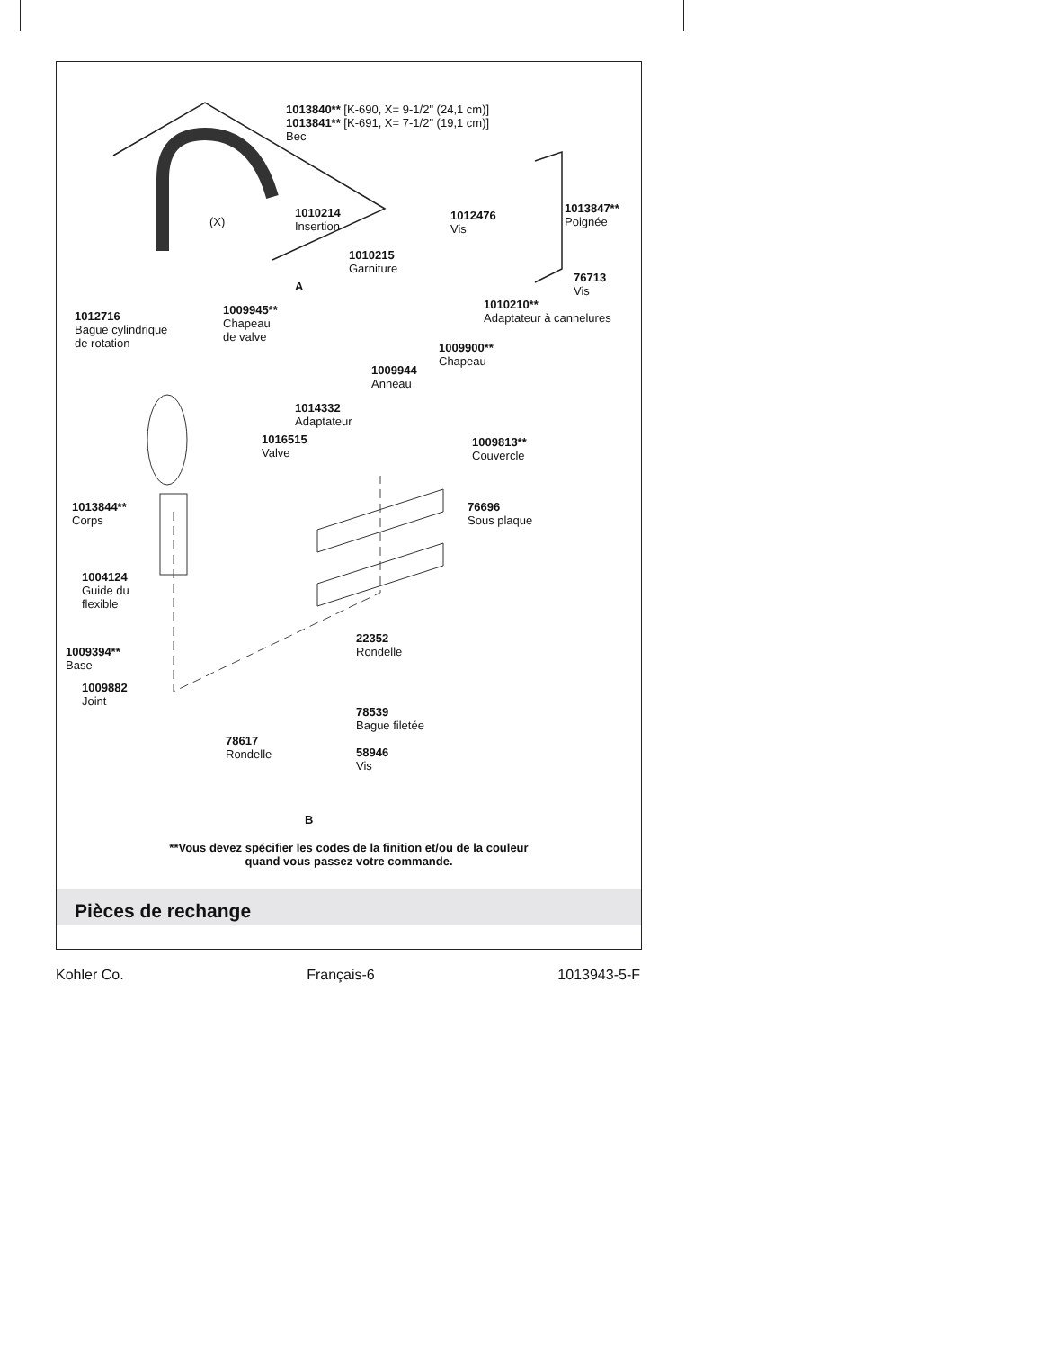1013840** [K-690, X= 9-1/2" (24,1 cm)]
1013841** [K-691, X= 7-1/2" (19,1 cm)]
Bec
(X)
1010214
Insertion
1012476
Vis
1013847**
Poignée
1010215
Garniture
A
76713
Vis
1010210**
Adaptateur à cannelures
1012716
Bague cylindrique
de rotation
1009945**
Chapeau
de valve
1009900**
Chapeau
1009944
Anneau
1014332
Adaptateur
1016515
Valve
1009813**
Couvercle
1013844**
Corps
76696
Sous plaque
1004124
Guide du
flexible
1009394**
Base
22352
Rondelle
1009882
Joint
78539
Bague filetée
78617
Rondelle
58946
Vis
B
**Vous devez spécifier les codes de la finition et/ou de la couleur
quand vous passez votre commande.
Pièces de rechange
Kohler Co. Français-6 1013943-5-F